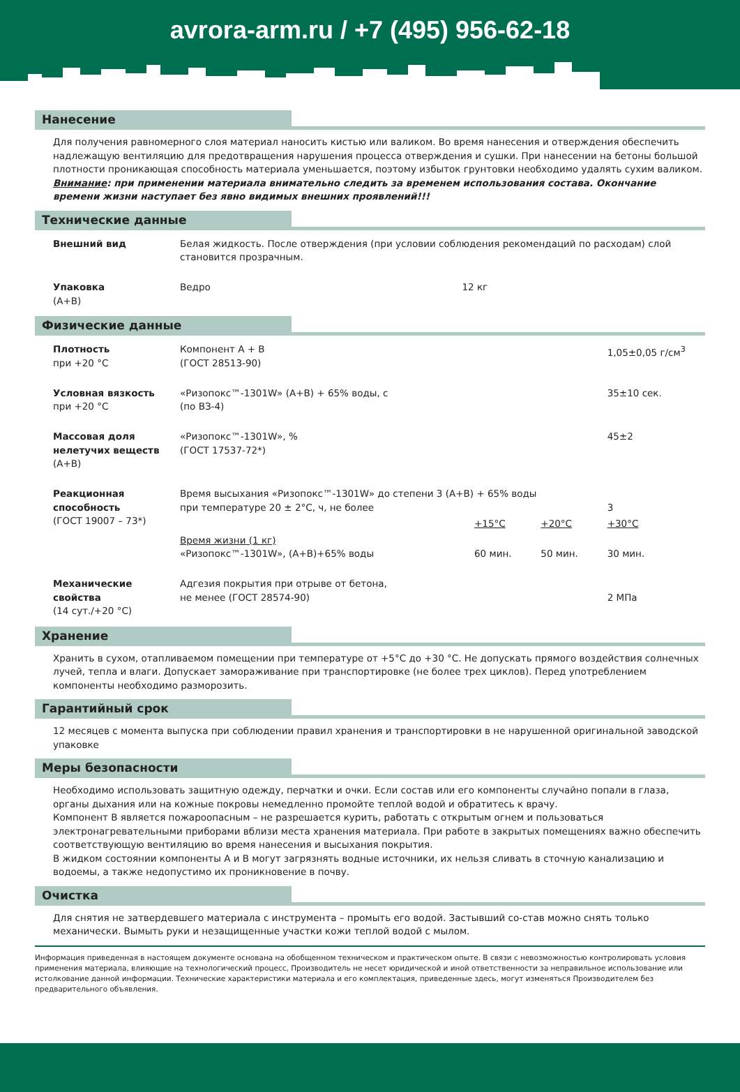avrora-arm.ru / +7 (495) 956-62-18
Нанесение
Для получения равномерного слоя материал наносить кистью или валиком. Во время нанесения и отверждения обеспечить надлежащую вентиляцию для предотвращения нарушения процесса отверждения и сушки. При нанесении на бетоны большой плотности проникающая способность материала уменьшается, поэтому избыток грунтовки необходимо удалять сухим валиком.
Внимание: при применении материала внимательно следить за временем использования состава. Окончание времени жизни наступает без явно видимых внешних проявлений!!!
Технические данные
| Внешний вид | Белая жидкость. После отверждения (при условии соблюдения рекомендаций по расходам) слой становится прозрачным. | |
| Упаковка (А+В) | Ведро | 12 кг |
Физические данные
| Плотность при +20 °С | Компонент А + В (ГОСТ 28513-90) | | | 1,05±0,05 г/см<sup>3</sup> |
| Условная вязкость при +20 °С | «Ризопокс™-1301W» (А+В) + 65% воды, с (по ВЗ-4) | | | 35±10 сек. |
| Массовая доля нелетучих веществ (А+В) | «Ризопокс™-1301W», % (ГОСТ 17537-72*) | | | 45±2 |
| Реакционная способность (ГОСТ 19007 – 73*) | Время высыхания «Ризопокс™-1301W» до степени 3 (А+В) + 65% воды при температуре 20 ± 2°С, ч, не более | | | 3 |
| | | +15°С | +20°С | +30°С |
| | Время жизни (1 кг) «Ризопокс™-1301W», (А+В)+65% воды | 60 мин. | 50 мин. | 30 мин. |
| Механические свойства (14 сут./+20 °С) | Адгезия покрытия при отрыве от бетона, не менее (ГОСТ 28574-90) | | | 2 МПа |
Хранение
Хранить в сухом, отапливаемом помещении при температуре от +5°С до +30 °С. Не допускать прямого воздействия солнечных лучей, тепла и влаги. Допускает замораживание при транспортировке (не более трех циклов). Перед употреблением компоненты необходимо разморозить.
Гарантийный срок
12 месяцев с момента выпуска при соблюдении правил хранения и транспортировки в не нарушенной оригинальной заводской упаковке
Меры безопасности
Необходимо использовать защитную одежду, перчатки и очки. Если состав или его компоненты случайно попали в глаза, органы дыхания или на кожные покровы немедленно промойте теплой водой и обратитесь к врачу.
Компонент В является пожароопасным – не разрешается курить, работать с открытым огнем и пользоваться электронагревательными приборами вблизи места хранения материала. При работе в закрытых помещениях важно обеспечить соответствующую вентиляцию во время нанесения и высыхания покрытия.
В жидком состоянии компоненты А и В могут загрязнять водные источники, их нельзя сливать в сточную канализацию и водоемы, а также недопустимо их проникновение в почву.
Очистка
Для снятия не затвердевшего материала с инструмента – промыть его водой. Застывший со-став можно снять только механически. Вымыть руки и незащищенные участки кожи теплой водой с мылом.
Информация приведенная в настоящем документе основана на обобщенном техническом и практическом опыте. В связи с невозможностью контролировать условия применения материала, влияющие на технологический процесс, Производитель не несет юридической и иной ответственности за неправильное использование или истолкование данной информации. Технические характеристики материала и его комплектация, приведенные здесь, могут изменяться Производителем без предварительного объявления.